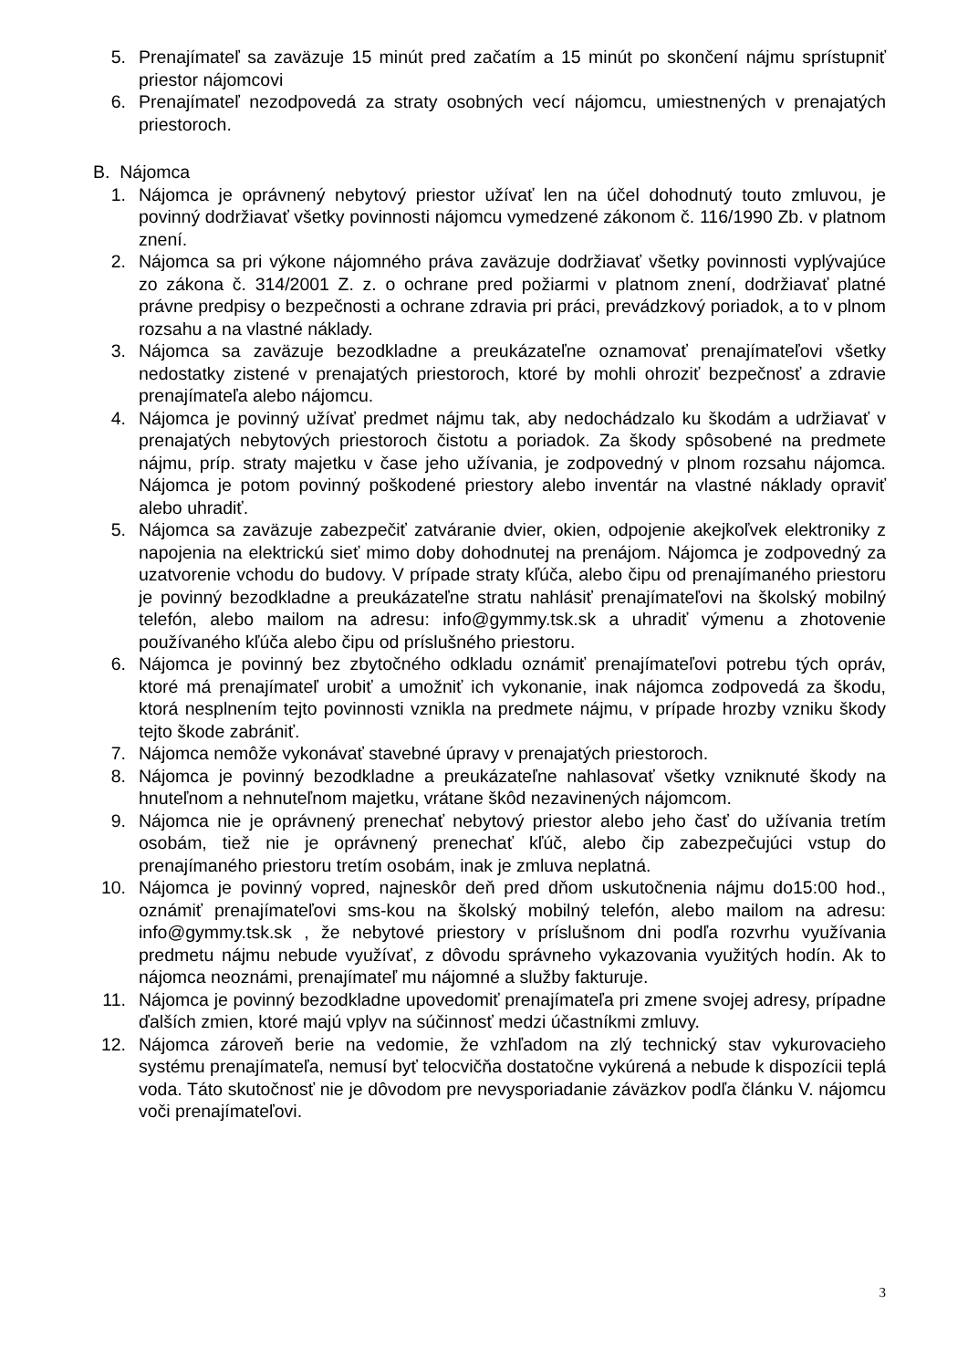5. Prenajímateľ sa zaväzuje 15 minút pred začatím a 15 minút po skončení nájmu sprístupniť priestor nájomcovi
6. Prenajímateľ nezodpovedá za straty osobných vecí nájomcu, umiestnených v prenajatých priestoroch.
B. Nájomca
1. Nájomca je oprávnený nebytový priestor užívať len na účel dohodnutý touto zmluvou, je povinný dodržiavať všetky povinnosti nájomcu vymedzené zákonom č. 116/1990 Zb. v platnom znení.
2. Nájomca sa pri výkone nájomného práva zaväzuje dodržiavať všetky povinnosti vyplývajúce zo zákona č. 314/2001 Z. z. o ochrane pred požiarmi v platnom znení, dodržiavať platné právne predpisy o bezpečnosti a ochrane zdravia pri práci, prevádzkový poriadok, a to v plnom rozsahu a na vlastné náklady.
3. Nájomca sa zaväzuje bezodkladne a preukázateľne oznamovať prenajímateľovi všetky nedostatky zistené v prenajatých priestoroch, ktoré by mohli ohroziť bezpečnosť a zdravie prenajímateľa alebo nájomcu.
4. Nájomca je povinný užívať predmet nájmu tak, aby nedochádzalo ku škodám a udržiavať v prenajatých nebytových priestoroch čistotu a poriadok. Za škody spôsobené na predmete nájmu, príp. straty majetku v čase jeho užívania, je zodpovedný v plnom rozsahu nájomca. Nájomca je potom povinný poškodené priestory alebo inventár na vlastné náklady opraviť alebo uhradiť.
5. Nájomca sa zaväzuje zabezpečiť zatváranie dvier, okien, odpojenie akejkoľvek elektroniky z napojenia na elektrickú sieť mimo doby dohodnutej na prenájom. Nájomca je zodpovedný za uzatvorenie vchodu do budovy. V prípade straty kľúča, alebo čipu od prenajímaného priestoru je povinný bezodkladne a preukázateľne stratu nahlásiť prenajímateľovi na školský mobilný telefón, alebo mailom na adresu: info@gymmy.tsk.sk a uhradiť výmenu a zhotovenie používaného kľúča alebo čipu od príslušného priestoru.
6. Nájomca je povinný bez zbytočného odkladu oznámiť prenajímateľovi potrebu tých opráv, ktoré má prenajímateľ urobiť a umožniť ich vykonanie, inak nájomca zodpovedá za škodu, ktorá nesplnením tejto povinnosti vznikla na predmete nájmu, v prípade hrozby vzniku škody tejto škode zabrániť.
7. Nájomca nemôže vykonávať stavebné úpravy v prenajatých priestoroch.
8. Nájomca je povinný bezodkladne a preukázateľne nahlasovať všetky vzniknuté škody na hnuteľnom a nehnuteľnom majetku, vrátane škôd nezavinených nájomcom.
9. Nájomca nie je oprávnený prenechať nebytový priestor alebo jeho časť do užívania tretím osobám, tiež nie je oprávnený prenechať kľúč, alebo čip zabezpečujúci vstup do prenajímaného priestoru tretím osobám, inak je zmluva neplatná.
10. Nájomca je povinný vopred, najneskôr deň pred dňom uskutočnenia nájmu do15:00 hod., oznámiť prenajímateľovi sms-kou na školský mobilný telefón, alebo mailom na adresu: info@gymmy.tsk.sk , že nebytové priestory v príslušnom dni podľa rozvrhu využívania predmetu nájmu nebude využívať, z dôvodu správneho vykazovania využitých hodín. Ak to nájomca neoznámi, prenajímateľ mu nájomné a služby fakturuje.
11. Nájomca je povinný bezodkladne upovedomiť prenajímateľa pri zmene svojej adresy, prípadne ďalších zmien, ktoré majú vplyv na súčinnosť medzi účastníkmi zmluvy.
12. Nájomca zároveň berie na vedomie, že vzhľadom na zlý technický stav vykurovacieho systému prenajímateľa, nemusí byť telocvičňa dostatočne vykúrená a nebude k dispozícii teplá voda. Táto skutočnosť nie je dôvodom pre nevysporiadanie záväzkov podľa článku V. nájomcu voči prenajímateľovi.
3